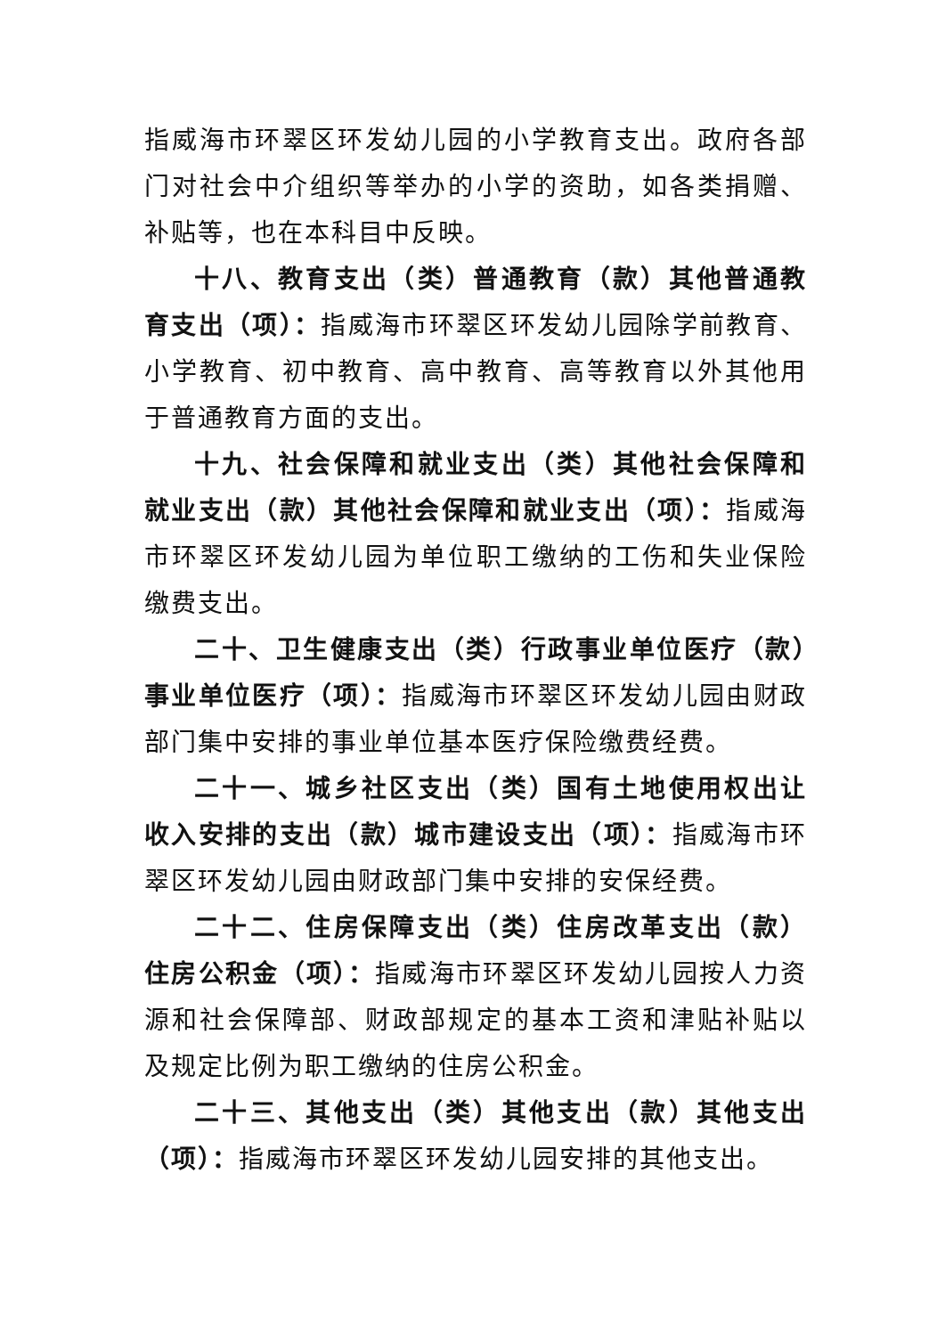指威海市环翠区环发幼儿园的小学教育支出。政府各部门对社会中介组织等举办的小学的资助，如各类捐赠、补贴等，也在本科目中反映。
十八、教育支出（类）普通教育（款）其他普通教育支出（项）：指威海市环翠区环发幼儿园除学前教育、小学教育、初中教育、高中教育、高等教育以外其他用于普通教育方面的支出。
十九、社会保障和就业支出（类）其他社会保障和就业支出（款）其他社会保障和就业支出（项）：指威海市环翠区环发幼儿园为单位职工缴纳的工伤和失业保险缴费支出。
二十、卫生健康支出（类）行政事业单位医疗（款）事业单位医疗（项）：指威海市环翠区环发幼儿园由财政部门集中安排的事业单位基本医疗保险缴费经费。
二十一、城乡社区支出（类）国有土地使用权出让收入安排的支出（款）城市建设支出（项）：指威海市环翠区环发幼儿园由财政部门集中安排的安保经费。
二十二、住房保障支出（类）住房改革支出（款）住房公积金（项）：指威海市环翠区环发幼儿园按人力资源和社会保障部、财政部规定的基本工资和津贴补贴以及规定比例为职工缴纳的住房公积金。
二十三、其他支出（类）其他支出（款）其他支出（项）：指威海市环翠区环发幼儿园安排的其他支出。